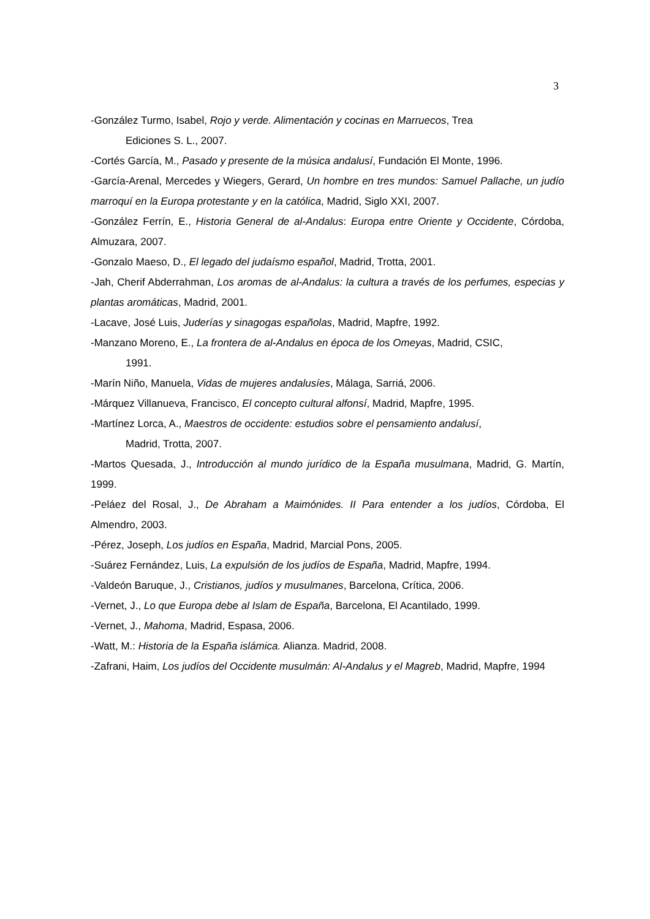3
-González Turmo, Isabel, Rojo y verde. Alimentación y cocinas en Marruecos, Trea
Ediciones S. L., 2007.
-Cortés García, M., Pasado y presente de la música andalusí, Fundación El Monte, 1996.
-García-Arenal, Mercedes y Wiegers, Gerard, Un hombre en tres mundos: Samuel Pallache, un judío marroquí en la Europa protestante y en la católica, Madrid, Siglo XXI, 2007.
-González Ferrín, E., Historia General de al-Andalus: Europa entre Oriente y Occidente, Córdoba, Almuzara, 2007.
-Gonzalo Maeso, D., El legado del judaísmo español, Madrid, Trotta, 2001.
-Jah, Cherif Abderrahman, Los aromas de al-Andalus: la cultura a través de los perfumes, especias y plantas aromáticas, Madrid, 2001.
-Lacave, José Luis, Juderías y sinagogas españolas, Madrid, Mapfre, 1992.
-Manzano Moreno, E., La frontera de al-Andalus en época de los Omeyas, Madrid, CSIC,
1991.
-Marín Niño, Manuela, Vidas de mujeres andalusíes, Málaga, Sarriá, 2006.
-Márquez Villanueva, Francisco, El concepto cultural alfonsí, Madrid, Mapfre, 1995.
-Martínez Lorca, A., Maestros de occidente: estudios sobre el pensamiento andalusí,
Madrid, Trotta, 2007.
-Martos Quesada, J., Introducción al mundo jurídico de la España musulmana, Madrid, G. Martín, 1999.
-Peláez del Rosal, J., De Abraham a Maimónides. II Para entender a los judíos, Córdoba, El Almendro, 2003.
-Pérez, Joseph, Los judíos en España, Madrid, Marcial Pons, 2005.
-Suárez Fernández, Luis, La expulsión de los judíos de España, Madrid, Mapfre, 1994.
-Valdeón Baruque, J., Cristianos, judíos y musulmanes, Barcelona, Crítica, 2006.
-Vernet, J., Lo que Europa debe al Islam de España, Barcelona, El Acantilado, 1999.
-Vernet, J., Mahoma, Madrid, Espasa, 2006.
-Watt, M.: Historia de la España islámica. Alianza. Madrid, 2008.
-Zafrani, Haim, Los judíos del Occidente musulmán: Al-Andalus y el Magreb, Madrid, Mapfre, 1994